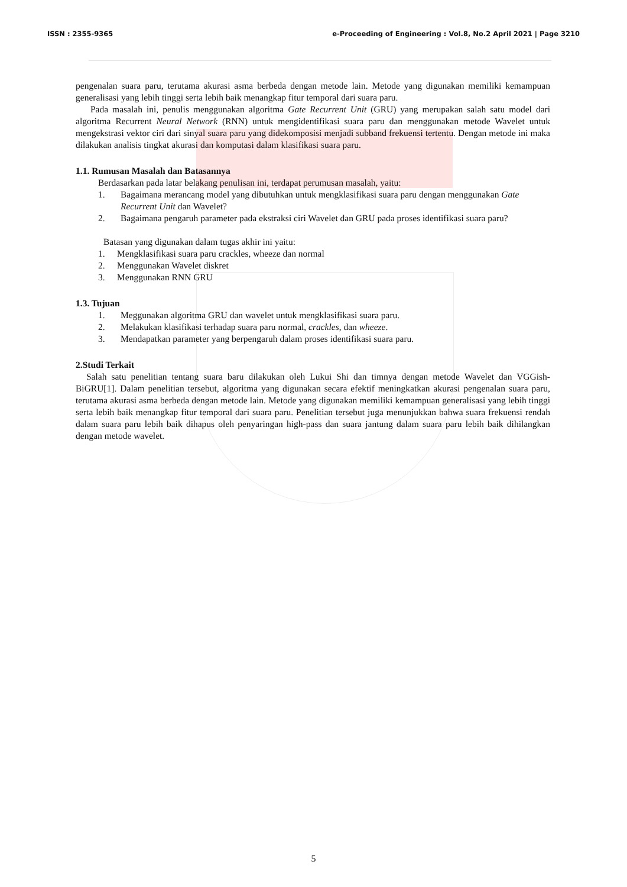ISSN : 2355-9365 e-Proceeding of Engineering : Vol.8, No.2 April 2021 | Page 3210
pengenalan suara paru, terutama akurasi asma berbeda dengan metode lain. Metode yang digunakan memiliki kemampuan generalisasi yang lebih tinggi serta lebih baik menangkap fitur temporal dari suara paru.
Pada masalah ini, penulis menggunakan algoritma Gate Recurrent Unit (GRU) yang merupakan salah satu model dari algoritma Recurrent Neural Network (RNN) untuk mengidentifikasi suara paru dan menggunakan metode Wavelet untuk mengekstrasi vektor ciri dari sinyal suara paru yang didekomposisi menjadi subband frekuensi tertentu. Dengan metode ini maka dilakukan analisis tingkat akurasi dan komputasi dalam klasifikasi suara paru.
1.1. Rumusan Masalah dan Batasannya
Berdasarkan pada latar belakang penulisan ini, terdapat perumusan masalah, yaitu:
1. Bagaimana merancang model yang dibutuhkan untuk mengklasifikasi suara paru dengan menggunakan Gate Recurrent Unit dan Wavelet?
2. Bagaimana pengaruh parameter pada ekstraksi ciri Wavelet dan GRU pada proses identifikasi suara paru?
Batasan yang digunakan dalam tugas akhir ini yaitu:
1. Mengklasifikasi suara paru crackles, wheeze dan normal
2. Menggunakan Wavelet diskret
3. Menggunakan RNN GRU
1.3. Tujuan
1. Meggunakan algoritma GRU dan wavelet untuk mengklasifikasi suara paru.
2. Melakukan klasifikasi terhadap suara paru normal, crackles, dan wheeze.
3. Mendapatkan parameter yang berpengaruh dalam proses identifikasi suara paru.
2.Studi Terkait
Salah satu penelitian tentang suara baru dilakukan oleh Lukui Shi dan timnya dengan metode Wavelet dan VGGish-BiGRU[1]. Dalam penelitian tersebut, algoritma yang digunakan secara efektif meningkatkan akurasi pengenalan suara paru, terutama akurasi asma berbeda dengan metode lain. Metode yang digunakan memiliki kemampuan generalisasi yang lebih tinggi serta lebih baik menangkap fitur temporal dari suara paru. Penelitian tersebut juga menunjukkan bahwa suara frekuensi rendah dalam suara paru lebih baik dihapus oleh penyaringan high-pass dan suara jantung dalam suara paru lebih baik dihilangkan dengan metode wavelet.
5